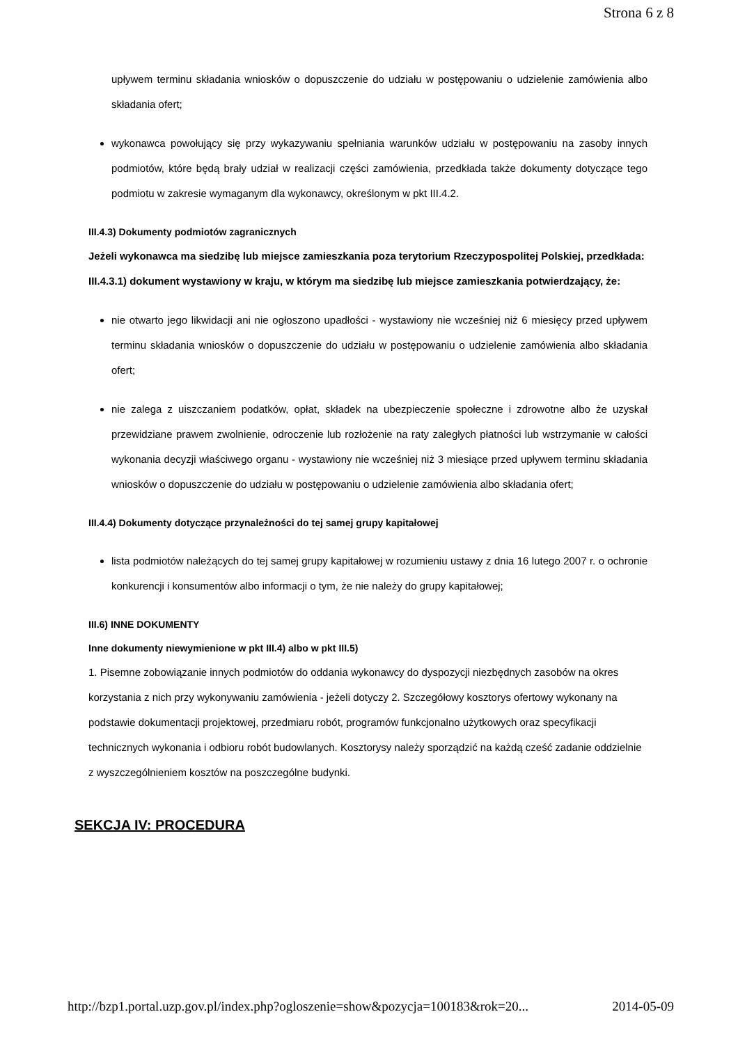Strona 6 z 8
upływem terminu składania wniosków o dopuszczenie do udziału w postępowaniu o udzielenie zamówienia albo składania ofert;
wykonawca powołujący się przy wykazywaniu spełniania warunków udziału w postępowaniu na zasoby innych podmiotów, które będą brały udział w realizacji części zamówienia, przedkłada także dokumenty dotyczące tego podmiotu w zakresie wymaganym dla wykonawcy, określonym w pkt III.4.2.
III.4.3) Dokumenty podmiotów zagranicznych
Jeżeli wykonawca ma siedzibę lub miejsce zamieszkania poza terytorium Rzeczypospolitej Polskiej, przedkłada:
III.4.3.1) dokument wystawiony w kraju, w którym ma siedzibę lub miejsce zamieszkania potwierdzający, że:
nie otwarto jego likwidacji ani nie ogłoszono upadłości - wystawiony nie wcześniej niż 6 miesięcy przed upływem terminu składania wniosków o dopuszczenie do udziału w postępowaniu o udzielenie zamówienia albo składania ofert;
nie zalega z uiszczaniem podatków, opłat, składek na ubezpieczenie społeczne i zdrowotne albo że uzyskał przewidziane prawem zwolnienie, odroczenie lub rozłożenie na raty zaległych płatności lub wstrzymanie w całości wykonania decyzji właściwego organu - wystawiony nie wcześniej niż 3 miesiące przed upływem terminu składania wniosków o dopuszczenie do udziału w postępowaniu o udzielenie zamówienia albo składania ofert;
III.4.4) Dokumenty dotyczące przynależności do tej samej grupy kapitałowej
lista podmiotów należących do tej samej grupy kapitałowej w rozumieniu ustawy z dnia 16 lutego 2007 r. o ochronie konkurencji i konsumentów albo informacji o tym, że nie należy do grupy kapitałowej;
III.6) INNE DOKUMENTY
Inne dokumenty niewymienione w pkt III.4) albo w pkt III.5)
1. Pisemne zobowiązanie innych podmiotów do oddania wykonawcy do dyspozycji niezbędnych zasobów na okres korzystania z nich przy wykonywaniu zamówienia - jeżeli dotyczy 2. Szczegółowy kosztorys ofertowy wykonany na podstawie dokumentacji projektowej, przedmiaru robót, programów funkcjonalno użytkowych oraz specyfikacji technicznych wykonania i odbioru robót budowlanych. Kosztorysy należy sporządzić na każdą cześć zadanie oddzielnie z wyszczególnieniem kosztów na poszczególne budynki.
SEKCJA IV: PROCEDURA
http://bzp1.portal.uzp.gov.pl/index.php?ogloszenie=show&pozycja=100183&rok=20... 2014-05-09